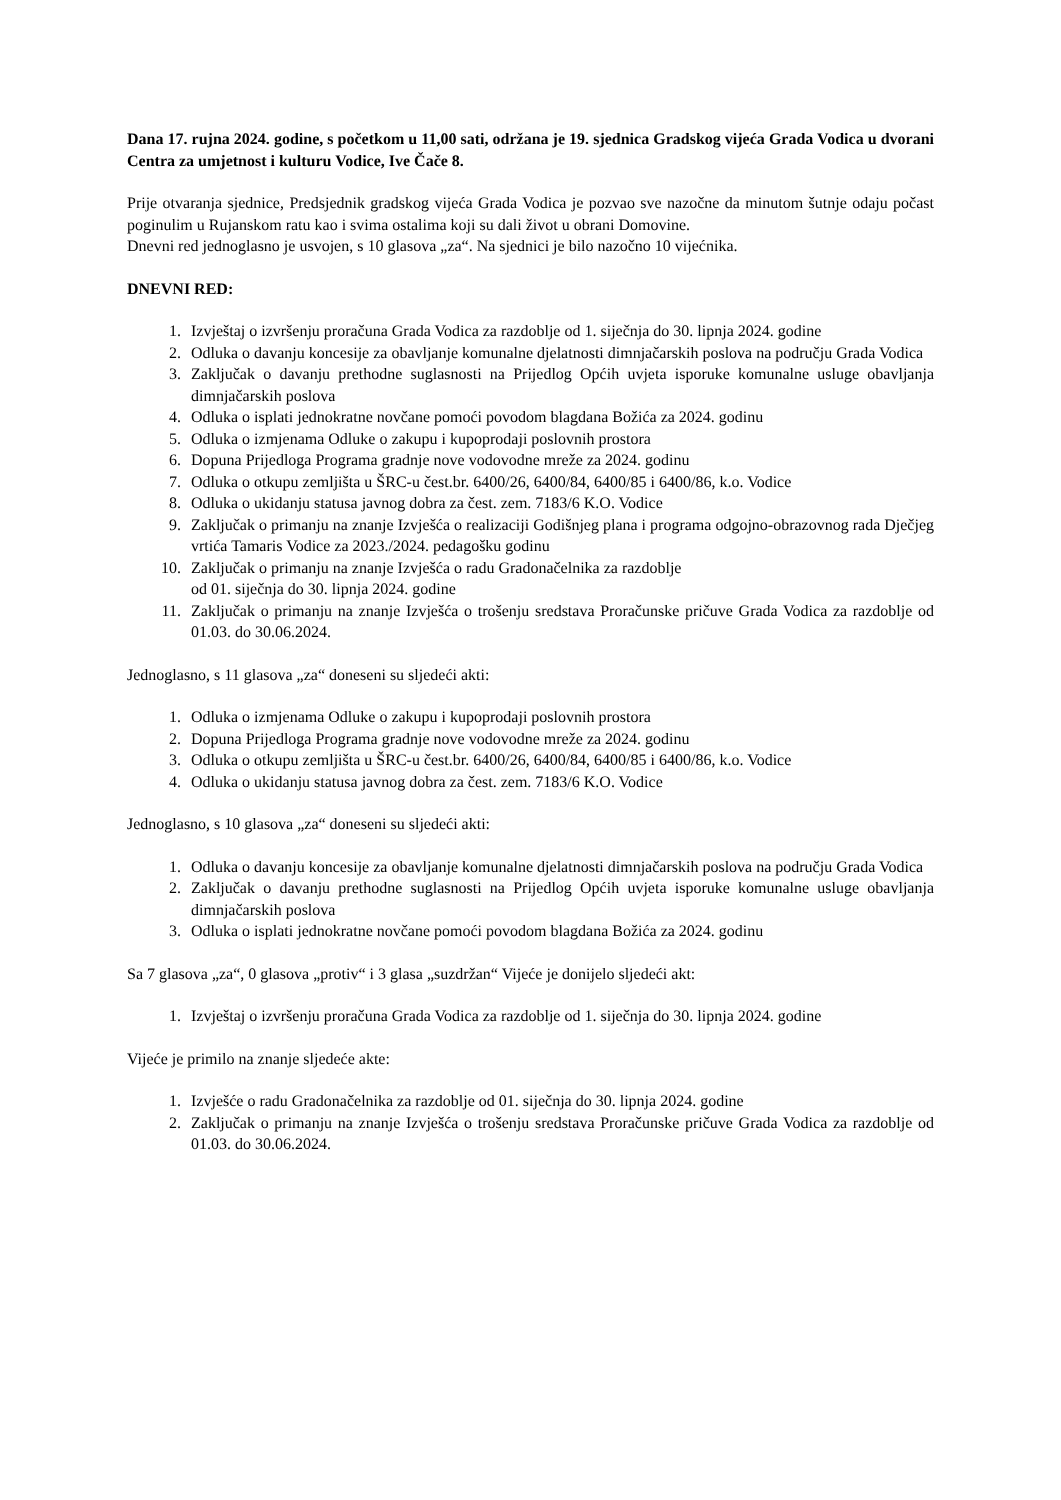Dana 17. rujna 2024. godine, s početkom u 11,00 sati, održana je 19. sjednica Gradskog vijeća Grada Vodica u dvorani Centra za umjetnost i kulturu Vodice, Ive Čače 8.
Prije otvaranja sjednice, Predsjednik gradskog vijeća Grada Vodica je pozvao sve nazočne da minutom šutnje odaju počast poginulim u Rujanskom ratu kao i svima ostalima koji su dali život u obrani Domovine.
Dnevni red jednoglasno je usvojen, s 10 glasova „za“. Na sjednici je bilo nazočno 10 vijećnika.
DNEVNI RED:
1. Izvještaj o izvršenju proračuna Grada Vodica za razdoblje od 1. siječnja do 30. lipnja 2024. godine
2. Odluka o davanju koncesije za obavljanje komunalne djelatnosti dimnjačarskih poslova na području Grada Vodica
3. Zaključak o davanju prethodne suglasnosti na Prijedlog Općih uvjeta isporuke komunalne usluge obavljanja dimnjačarskih poslova
4. Odluka o isplati jednokratne novčane pomoći povodom blagdana Božića za 2024. godinu
5. Odluka o izmjenama Odluke o zakupu i kupoprodaji poslovnih prostora
6. Dopuna Prijedloga Programa gradnje nove vodovodne mreže za 2024. godinu
7. Odluka o otkupu zemljišta u ŠRC-u čest.br. 6400/26, 6400/84, 6400/85 i 6400/86, k.o. Vodice
8. Odluka o ukidanju statusa javnog dobra za čest. zem. 7183/6 K.O. Vodice
9. Zaključak o primanju na znanje Izvješća o realizaciji Godišnjeg plana i programa odgojno-obrazovnog rada Dječjeg vrtića Tamaris Vodice za 2023./2024. pedagošku godinu
10. Zaključak o primanju na znanje Izvješća o radu Gradonačelnika za razdoblje
od 01. siječnja do 30. lipnja 2024. godine
11. Zaključak o primanju na znanje Izvješća o trošenju sredstava Proračunske pričuve Grada Vodica za razdoblje od 01.03. do 30.06.2024.
Jednoglasno, s 11 glasova „za“ doneseni su sljedeći akti:
1. Odluka o izmjenama Odluke o zakupu i kupoprodaji poslovnih prostora
2. Dopuna Prijedloga Programa gradnje nove vodovodne mreže za 2024. godinu
3. Odluka o otkupu zemljišta u ŠRC-u čest.br. 6400/26, 6400/84, 6400/85 i 6400/86, k.o. Vodice
4. Odluka o ukidanju statusa javnog dobra za čest. zem. 7183/6 K.O. Vodice
Jednoglasno, s 10 glasova „za“ doneseni su sljedeći akti:
1. Odluka o davanju koncesije za obavljanje komunalne djelatnosti dimnjačarskih poslova na području Grada Vodica
2. Zaključak o davanju prethodne suglasnosti na Prijedlog Općih uvjeta isporuke komunalne usluge obavljanja dimnjačarskih poslova
3. Odluka o isplati jednokratne novčane pomoći povodom blagdana Božića za 2024. godinu
Sa 7 glasova „za“, 0 glasova „protiv“ i 3 glasa „suzdržan“ Vijeće je donijelo sljedeći akt:
1. Izvještaj o izvršenju proračuna Grada Vodica za razdoblje od 1. siječnja do 30. lipnja 2024. godine
Vijeće je primilo na znanje sljedeće akte:
1. Izvješće o radu Gradonačelnika za razdoblje od 01. siječnja do 30. lipnja 2024. godine
2. Zaključak o primanju na znanje Izvješća o trošenju sredstava Proračunske pričuve Grada Vodica za razdoblje od 01.03. do 30.06.2024.